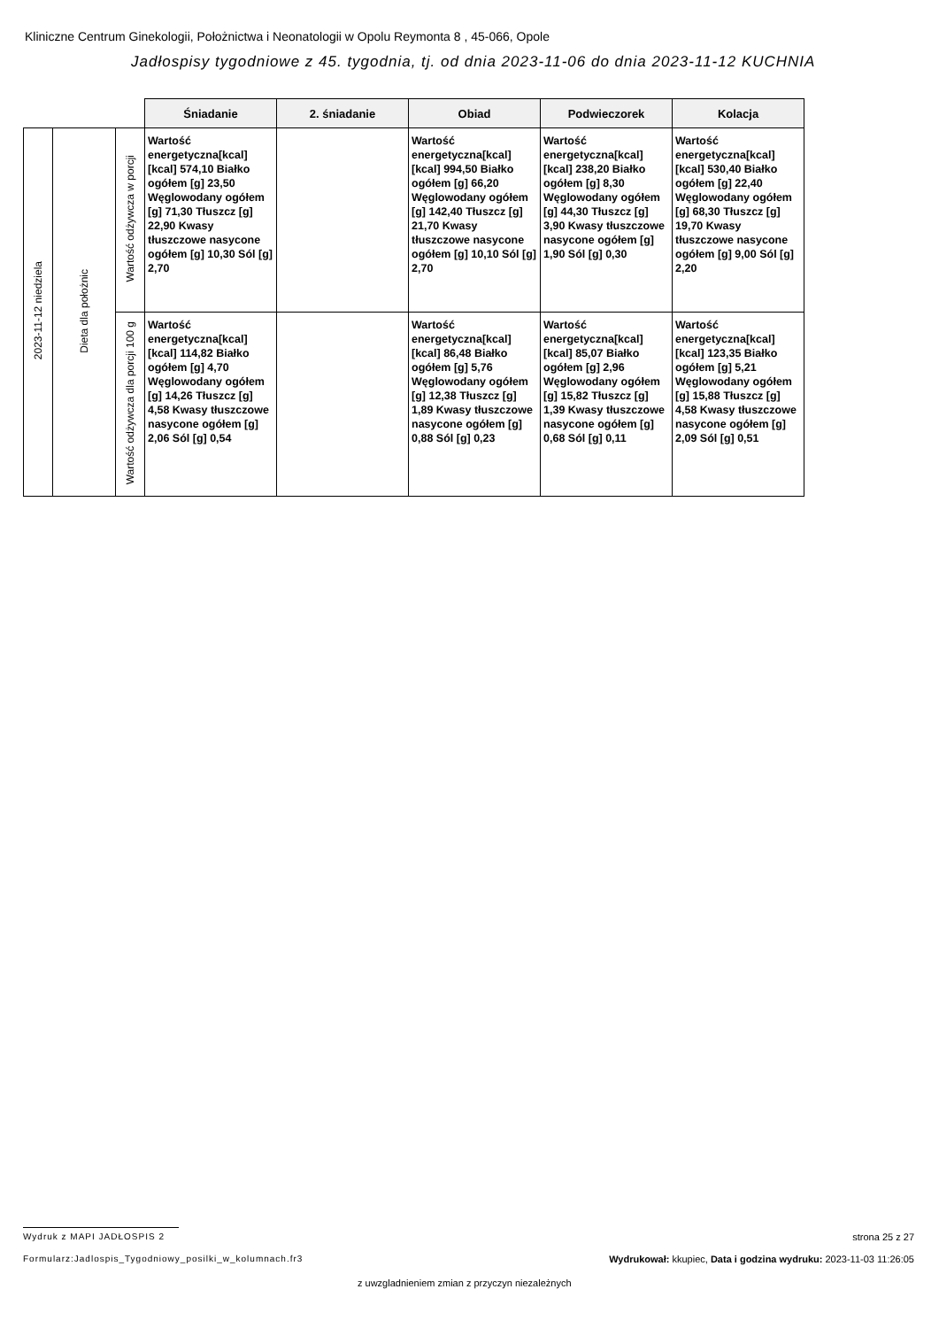Kliniczne Centrum Ginekologii, Położnictwa i Neonatologii w Opolu Reymonta 8 , 45-066, Opole
Jadłospisy tygodniowe z 45. tygodnia, tj. od dnia 2023-11-06 do dnia 2023-11-12 KUCHNIA
| | | | Śniadanie | 2. śniadanie | Obiad | Podwieczorek | Kolacja |
| 2023-11-12 niedziela | Dieta dla położnic | Wartość odżywcza w porcji | Wartość energetyczna[kcal] [kcal] 574,10 Białko ogółem [g] 23,50 Węglowodany ogółem [g] 71,30 Tłuszcz [g] 22,90 Kwasy tłuszczowe nasycone ogółem [g] 10,30 Sól [g] 2,70 | | Wartość energetyczna[kcal] [kcal] 994,50 Białko ogółem [g] 66,20 Węglowodany ogółem [g] 142,40 Tłuszcz [g] 21,70 Kwasy tłuszczowe nasycone ogółem [g] 10,10 Sól [g] 2,70 | Wartość energetyczna[kcal] [kcal] 238,20 Białko ogółem [g] 8,30 Węglowodany ogółem [g] 44,30 Tłuszcz [g] 3,90 Kwasy tłuszczowe nasycone ogółem [g] 1,90 Sól [g] 0,30 | Wartość energetyczna[kcal] [kcal] 530,40 Białko ogółem [g] 22,40 Węglowodany ogółem [g] 68,30 Tłuszcz [g] 19,70 Kwasy tłuszczowe nasycone ogółem [g] 9,00 Sól [g] 2,20 |
| | | Wartość odżywcza dla porcji 100 g | Wartość energetyczna[kcal] [kcal] 114,82 Białko ogółem [g] 4,70 Węglowodany ogółem [g] 14,26 Tłuszcz [g] 4,58 Kwasy tłuszczowe nasycone ogółem [g] 2,06 Sól [g] 0,54 | | Wartość energetyczna[kcal] [kcal] 86,48 Białko ogółem [g] 5,76 Węglowodany ogółem [g] 12,38 Tłuszcz [g] 1,89 Kwasy tłuszczowe nasycone ogółem [g] 0,88 Sól [g] 0,23 | Wartość energetyczna[kcal] [kcal] 85,07 Białko ogółem [g] 2,96 Węglowodany ogółem [g] 15,82 Tłuszcz [g] 1,39 Kwasy tłuszczowe nasycone ogółem [g] 0,68 Sól [g] 0,11 | Wartość energetyczna[kcal] [kcal] 123,35 Białko ogółem [g] 5,21 Węglowodany ogółem [g] 15,88 Tłuszcz [g] 4,58 Kwasy tłuszczowe nasycone ogółem [g] 2,09 Sól [g] 0,51 |
Wydruk z MAPI JADŁOSPIS 2 strona 25 z 27
Formularz:Jadlospis_Tygodniowy_posilki_w_kolumnach.fr3
Wydrukował: kkupiec, Data i godzina wydruku: 2023-11-03 11:26:05
z uwzgladnieniem zmian z przyczyn niezależnych